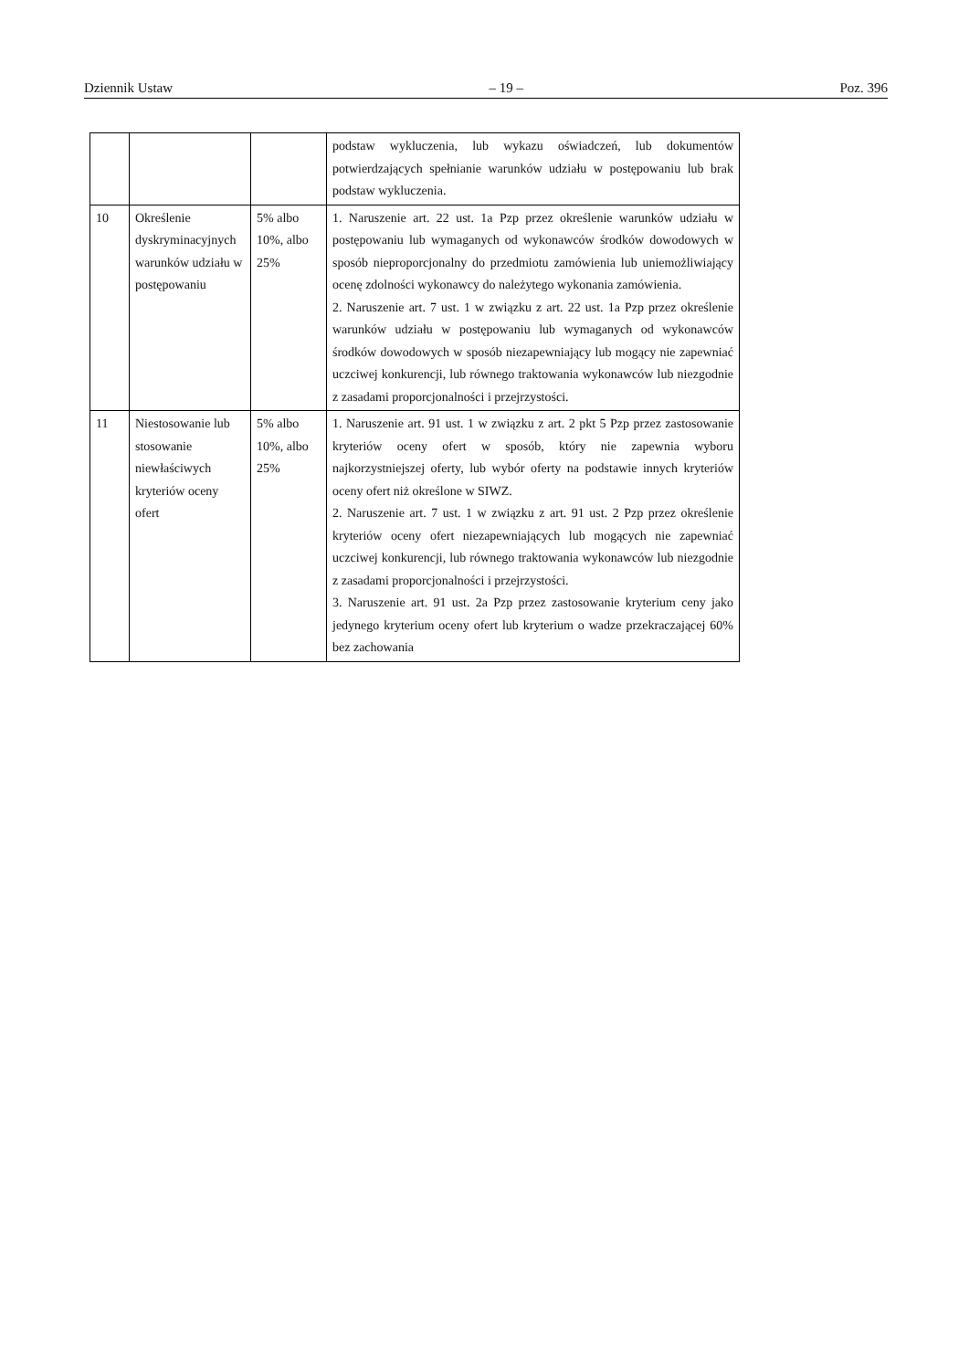Dziennik Ustaw – 19 – Poz. 396
| | | | podstaw wykluczenia, lub wykazu oświadczeń, lub dokumentów potwierdzających spełnianie warunków udziału w postępowaniu lub brak podstaw wykluczenia. |
| 10 | Określenie dyskryminacyjnych warunków udziału w postępowaniu | 5% albo 10%, albo 25% | 1. Naruszenie art. 22 ust. 1a Pzp przez określenie warunków udziału w postępowaniu lub wymaganych od wykonawców środków dowodowych w sposób nieproporcjonalny do przedmiotu zamówienia lub uniemożliwiający ocenę zdolności wykonawcy do należytego wykonania zamówienia. 2. Naruszenie art. 7 ust. 1 w związku z art. 22 ust. 1a Pzp przez określenie warunków udziału w postępowaniu lub wymaganych od wykonawców środków dowodowych w sposób niezapewniający lub mogący nie zapewniać uczciwej konkurencji, lub równego traktowania wykonawców lub niezgodnie z zasadami proporcjonalności i przejrzystości. |
| 11 | Niestosowanie lub stosowanie niewłaściwych kryteriów oceny ofert | 5% albo 10%, albo 25% | 1. Naruszenie art. 91 ust. 1 w związku z art. 2 pkt 5 Pzp przez zastosowanie kryteriów oceny ofert w sposób, który nie zapewnia wyboru najkorzystniejszej oferty, lub wybór oferty na podstawie innych kryteriów oceny ofert niż określone w SIWZ. 2. Naruszenie art. 7 ust. 1 w związku z art. 91 ust. 2 Pzp przez określenie kryteriów oceny ofert niezapewniających lub mogących nie zapewniać uczciwej konkurencji, lub równego traktowania wykonawców lub niezgodnie z zasadami proporcjonalności i przejrzystości. 3. Naruszenie art. 91 ust. 2a Pzp przez zastosowanie kryterium ceny jako jedynego kryterium oceny ofert lub kryterium o wadze przekraczającej 60% bez zachowania |